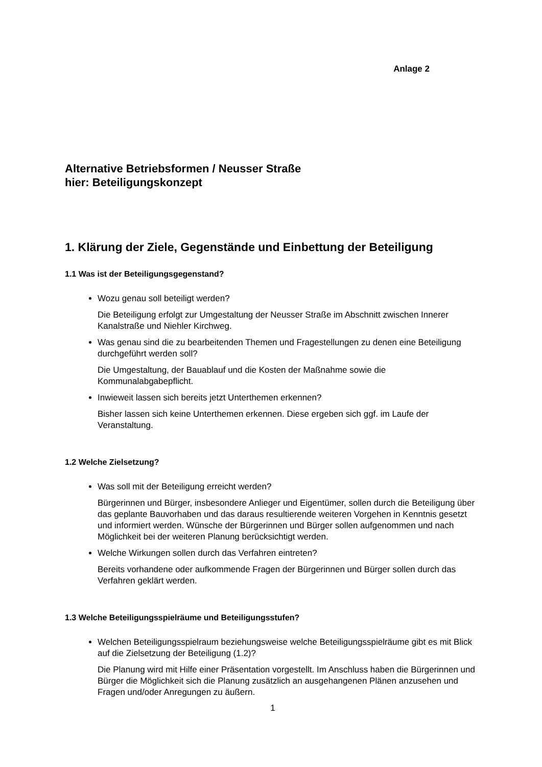Anlage 2
Alternative Betriebsformen / Neusser Straße
hier: Beteiligungskonzept
1. Klärung der Ziele, Gegenstände und Einbettung der Beteiligung
1.1 Was ist der Beteiligungsgegenstand?
Wozu genau soll beteiligt werden?
Die Beteiligung erfolgt zur Umgestaltung der Neusser Straße im Abschnitt zwischen Innerer Kanalstraße und Niehler Kirchweg.
Was genau sind die zu bearbeitenden Themen und Fragestellungen zu denen eine Beteiligung durchgeführt werden soll?
Die Umgestaltung, der Bauablauf und die Kosten der Maßnahme sowie die Kommunalabgabepflicht.
Inwieweit lassen sich bereits jetzt Unterthemen erkennen?
Bisher lassen sich keine Unterthemen erkennen. Diese ergeben sich ggf. im Laufe der Veranstaltung.
1.2 Welche Zielsetzung?
Was soll mit der Beteiligung erreicht werden?
Bürgerinnen und Bürger, insbesondere Anlieger und Eigentümer, sollen durch die Beteiligung über das geplante Bauvorhaben und das daraus resultierende weiteren Vorgehen in Kenntnis gesetzt und informiert werden. Wünsche der Bürgerinnen und Bürger sollen aufgenommen und nach Möglichkeit bei der weiteren Planung berücksichtigt werden.
Welche Wirkungen sollen durch das Verfahren eintreten?
Bereits vorhandene oder aufkommende Fragen der Bürgerinnen und Bürger sollen durch das Verfahren geklärt werden.
1.3 Welche Beteiligungsspielräume und Beteiligungsstufen?
Welchen Beteiligungsspielraum beziehungsweise welche Beteiligungsspielräume gibt es mit Blick auf die Zielsetzung der Beteiligung (1.2)?
Die Planung wird mit Hilfe einer Präsentation vorgestellt. Im Anschluss haben die Bürgerinnen und Bürger die Möglichkeit sich die Planung zusätzlich an ausgehangenen Plänen anzusehen und Fragen und/oder Anregungen zu äußern.
1